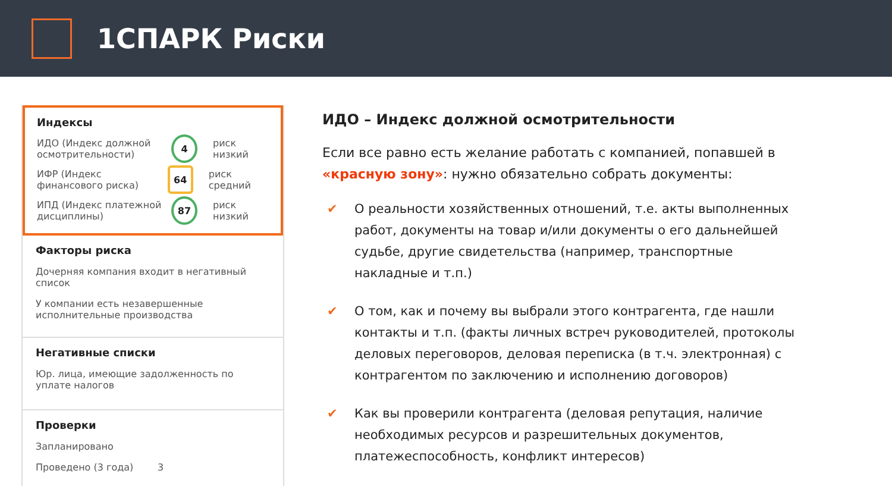1СПАРК Риски
Индексы
ИДО (Индекс должной осмотрительности) 4 риск низкий
ИФР (Индекс финансового риска) 64 риск средний
ИПД (Индекс платежной дисциплины) 87 риск низкий
Факторы риска
Дочерняя компания входит в негативный список
У компании есть незавершенные исполнительные производства
Негативные списки
Юр. лица, имеющие задолженность по уплате налогов
Проверки
Запланировано
Проведено (3 года) 3
ИДО – Индекс должной осмотрительности
Если все равно есть желание работать с компанией, попавшей в «красную зону»: нужно обязательно собрать документы:
✔ О реальности хозяйственных отношений, т.е. акты выполненных работ, документы на товар и/или документы о его дальнейшей судьбе, другие свидетельства (например, транспортные накладные и т.п.)
✔ О том, как и почему вы выбрали этого контрагента, где нашли контакты и т.п. (факты личных встреч руководителей, протоколы деловых переговоров, деловая переписка (в т.ч. электронная) с контрагентом по заключению и исполнению договоров)
✔ Как вы проверили контрагента (деловая репутация, наличие необходимых ресурсов и разрешительных документов, платежеспособность, конфликт интересов)